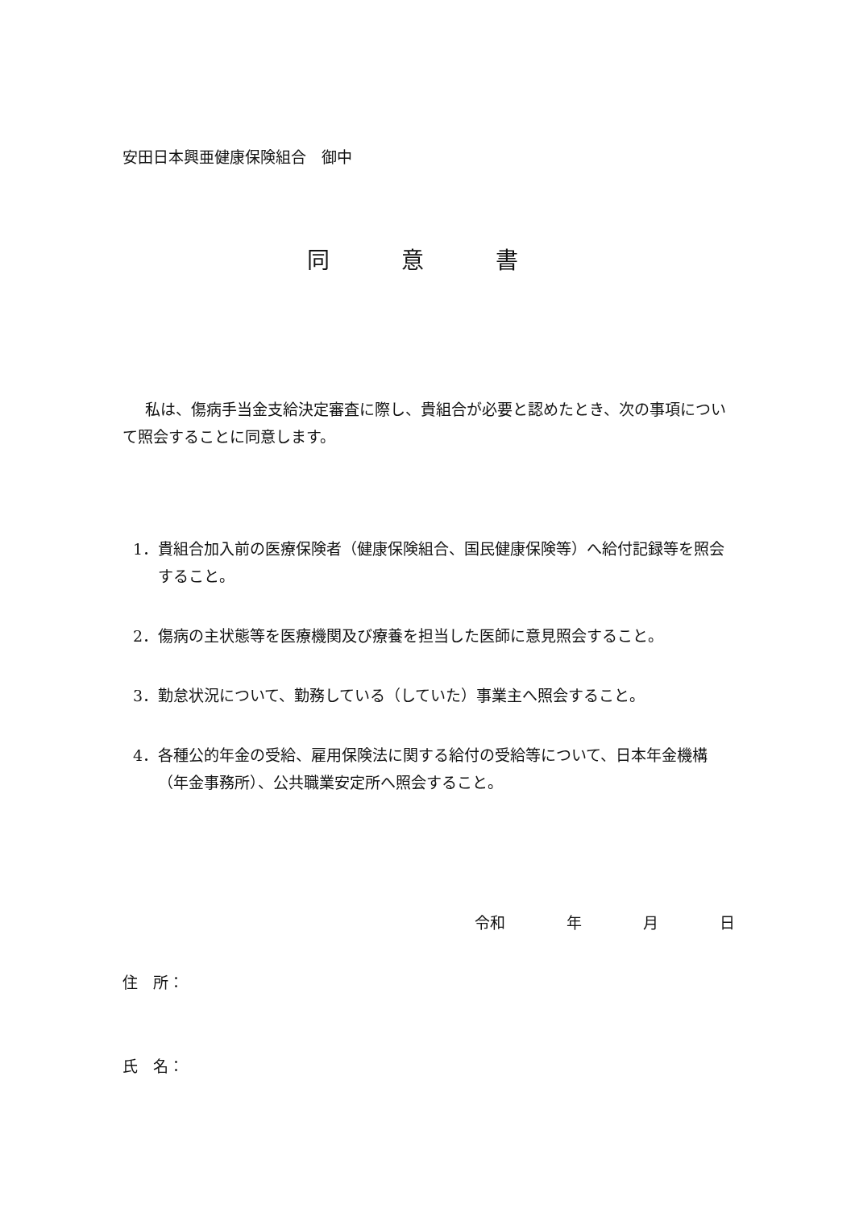安田日本興亜健康保険組合　御中
同 意 書
私は、傷病手当金支給決定審査に際し、貴組合が必要と認めたとき、次の事項について照会することに同意します。
1． 貴組合加入前の医療保険者（健康保険組合、国民健康保険等）へ給付記録等を照会すること。
2． 傷病の主状態等を医療機関及び療養を担当した医師に意見照会すること。
3． 勤怠状況について、勤務している（していた）事業主へ照会すること。
4． 各種公的年金の受給、雇用保険法に関する給付の受給等について、日本年金機構（年金事務所）、公共職業安定所へ照会すること。
令和　　　　年　　　　月　　　　日
住　所：
氏　名：